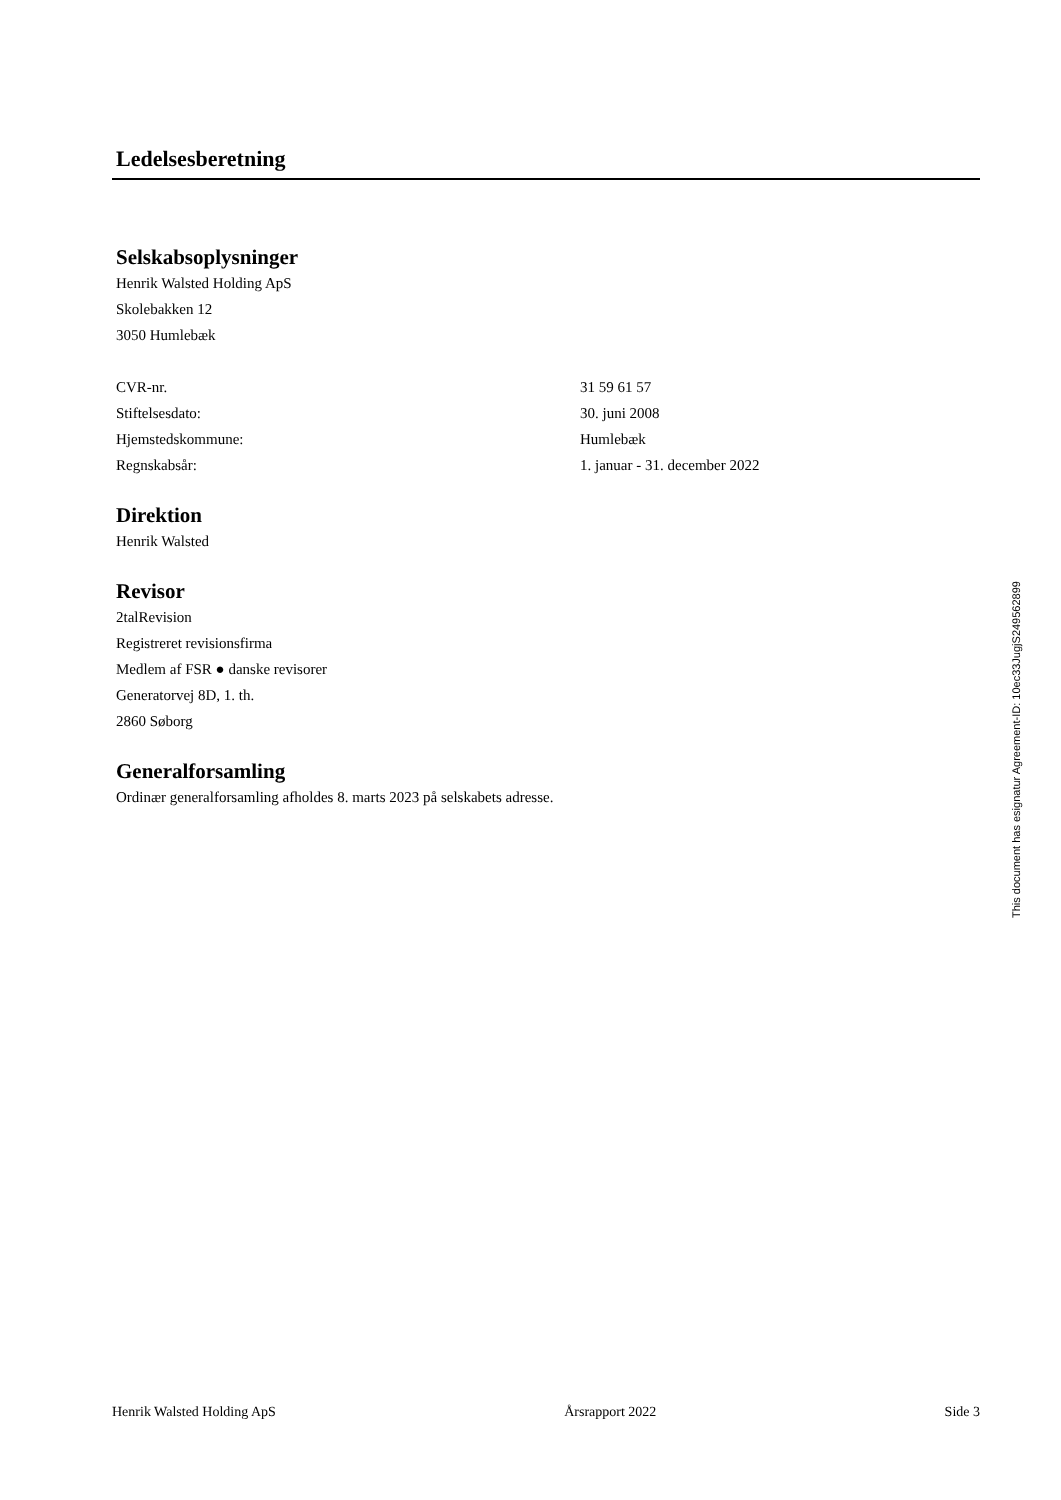Ledelsesberetning
Selskabsoplysninger
Henrik Walsted Holding ApS
Skolebakken 12
3050 Humlebæk
| CVR-nr. | 31 59 61 57 |
| Stiftelsesdato: | 30. juni 2008 |
| Hjemstedskommune: | Humlebæk |
| Regnskabsår: | 1. januar - 31. december 2022 |
Direktion
Henrik Walsted
Revisor
2talRevision
Registreret revisionsfirma
Medlem af FSR ● danske revisorer
Generatorvej 8D, 1. th.
2860 Søborg
Generalforsamling
Ordinær generalforsamling afholdes 8. marts 2023 på selskabets adresse.
Henrik Walsted Holding ApS Årsrapport 2022 Side 3
This document has esignatur Agreement-ID: 10ec33JugjS249562899